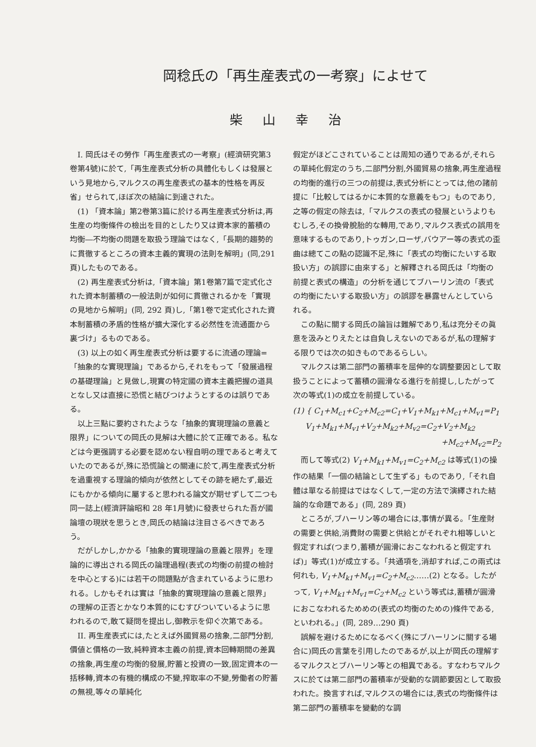岡稔氏の「再生産表式の一考察」によせて
柴山幸治
I. 岡氏はその勞作「再生産表式の一考察」(經濟研究第3卷第4號)に於て,「再生産表式分析の具體化もしくは發展という見地から,マルクスの再生産表式の基本的性格を再反省」せられて,ほぼ次の結論に到達された。
(1) 「資本論」第2卷第3篇に於ける再生産表式分析は,再生産の均衡條件の檢出を目的としたり又は資本家的蓄積の均衡―不均衡の問題を取扱う理論ではなく,「長期的趨勢的に貫徹するところの資本主義的實現の法則を解明」(同,291 頁)したものである。
(2) 再生産表式分析は,「資本論」第1卷第7篇で定式化された資本制蓄積の一般法則が如何に貫徹されるかを「實現の見地から解明」(同, 292 頁)し,「第1卷で定式化された資本制蓄積の矛盾的性格が擴大深化する必然性を流通面から裏づけ」るものである。
(3) 以上の如く再生産表式分析は要するに流通の理論=「抽象的な實現理論」であるから,それをもって「發展過程の基礎理論」と見做し,現實の特定國の資本主義把握の道具となし又は直接に恐慌と結びつけようとするのは誤りである。
以上三點に要約されたような「抽象的實現理論の意義と限界」についての岡氏の見解は大體に於て正確である。私などは今更强調する必要を認めない程自明の理であると考えていたのであるが,殊に恐慌論との關連に於て,再生産表式分析を過重視する理論的傾向が依然としてその跡を絕たず,最近にもかかる傾向に屬すると思われる論文が期せずして二つも同一誌上(經濟評論昭和 28 年1月號)に發表せられた吾が國論壇の現狀を思うとき,岡氏の結論は注目さるべきであろう。
だがしかし,かかる「抽象的實現理論の意義と限界」を理論的に導出される岡氏の論理過程(表式の均衡の前提の檢討を中心とする)には若干の問題點が含まれているように思われる。しかもそれは實は「抽象的實現理論の意義と限界」の理解の正否とかなり本質的にむすびついているように思われるので,敢て疑問を提出し,御教示を仰ぐ次第である。
II. 再生産表式には,たとえば外國貿易の捨象,二部門分割,價値と價格の一致,純粹資本主義の前提,資本回轉期間の差異の捨象,再生産の均衡的發展,貯蓄と投資の一致,固定資本の一括移轉,資本の有機的構成の不變,搾取率の不變,勞働者の貯蓄の無視,等々の單純化
假定がほどこされていることは周知の通りであるが,それらの單純化假定のうち,二部門分割,外國貿易の捨象,再生産過程の均衡的進行の三つの前提は,表式分析にとっては,他の諸前提に「比較してはるかに本質的な意義をもつ」ものであり,之等の假定の除去は,「マルクスの表式の發展というよりもむしろ,その換骨脫胎的な轉用,であり,マルクス表式の誤用を意味するものであり,トゥガン,ローザ,バウアー等の表式の歪曲は總てこの點の認識不足,殊に「表式の均衡にたいする取扱い方」の誤謬に由來する」と解釋される岡氏は「均衡の前提と表式の構造」の分析を通じてブハーリン流の「表式の均衡にたいする取扱い方」の誤謬を暴露せんとしていられる。
この點に關する岡氏の論旨は難解であり,私は充分その眞意を汲みとりえたとは自負しえないのであるが,私の理解する限りでは次の如きものであるらしい。
マルクスは第二部門の蓄積率を屈伸的な調整要因として取扱うことによって蓄積の圓滑なる進行を前提し,したがって次の等式(1)の成立を前提している。
(1) { C<sub>1</sub>+M<sub>c1</sub>+C<sub>2</sub>+M<sub>c2</sub>=C<sub>1</sub>+V<sub>1</sub>+M<sub>k1</sub>+M<sub>c1</sub>+M<sub>v1</sub>=P<sub>1</sub>
V<sub>1</sub>+M<sub>k1</sub>+M<sub>v1</sub>+V<sub>2</sub>+M<sub>k2</sub>+M<sub>v2</sub>=C<sub>2</sub>+V<sub>2</sub>+M<sub>k2</sub>
+M<sub>c2</sub>+M<sub>v2</sub>=P<sub>2</sub>
而して等式(2) V<sub>1</sub>+M<sub>k1</sub>+M<sub>v1</sub>=C<sub>2</sub>+M<sub>c2</sub> は等式(1)の操作の結果「一個の結論として生ずる」ものであり,「それ自體は單なる前提はではなくして,一定の方法で演繹された結論的な命題である」(同, 289 頁)
ところが,ブハーリン等の場合には,事情が異る。「生産財の需要と供給,消費財の需要と供給とがそれぞれ相等しいと假定すれば(つまり,蓄積が圓滑におこなわれると假定すれば)」等式(1)が成立する。「共通項を,消却すれば,この兩式は何れも, V<sub>1</sub>+M<sub>k1</sub>+M<sub>v1</sub>=C<sub>2</sub>+M<sub>c2</sub>……(2) となる。したがって, V<sub>1</sub>+M<sub>k1</sub>+M<sub>v1</sub>=C<sub>2</sub>+M<sub>c2</sub> という等式は,蓄積が圓滑におこなわれるためめの(表式の均衡のための)條件である,といわれる。」(同, 289…290 頁)
誤解を避けるためになるべく(殊にブハーリンに關する場合に)岡氏の言葉を引用したのであるが,以上が岡氏の理解するマルクスとブハーリン等との相異である。すなわちマルクスに於ては第二部門の蓄積率が受動的な調節要因として取扱われた。換言すれば,マルクスの場合には,表式の均衡條件は第二部門の蓄積率を變動的な調